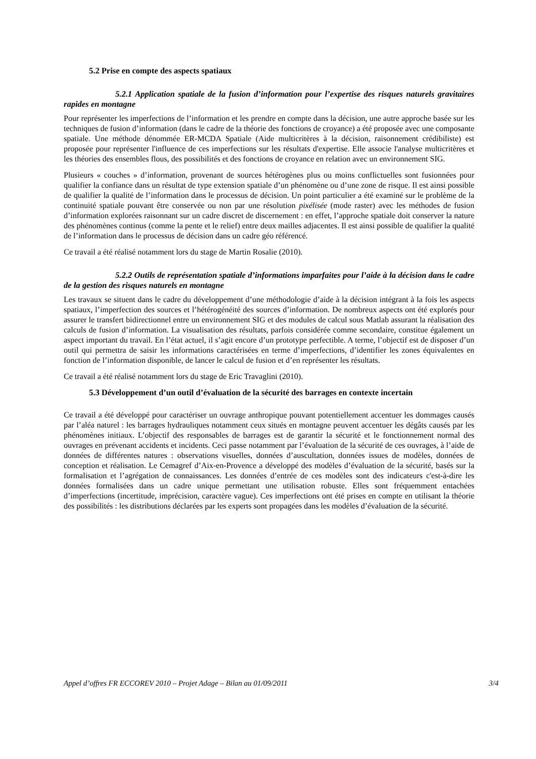5.2 Prise en compte des aspects spatiaux
5.2.1 Application spatiale de la fusion d’information pour l’expertise des risques naturels gravitaires rapides en montagne
Pour représenter les imperfections de l’information et les prendre en compte dans la décision, une autre approche basée sur les techniques de fusion d’information (dans le cadre de la théorie des fonctions de croyance) a été proposée avec une composante spatiale. Une méthode dénommée ER-MCDA Spatiale (Aide multicritères à la décision, raisonnement crédibiliste) est proposée pour représenter l'influence de ces imperfections sur les résultats d'expertise. Elle associe l'analyse multicritères et les théories des ensembles flous, des possibilités et des fonctions de croyance en relation avec un environnement SIG.
Plusieurs « couches » d’information, provenant de sources hétérogènes plus ou moins conflictuelles sont fusionnées pour qualifier la confiance dans un résultat de type extension spatiale d’un phénomène ou d’une zone de risque. Il est ainsi possible de qualifier la qualité de l’information dans le processus de décision. Un point particulier a été examiné sur le problème de la continuité spatiale pouvant être conservée ou non par une résolution pixélisée (mode raster) avec les méthodes de fusion d’information explorées raisonnant sur un cadre discret de discernement : en effet, l’approche spatiale doit conserver la nature des phénomènes continus (comme la pente et le relief) entre deux mailles adjacentes. Il est ainsi possible de qualifier la qualité de l’information dans le processus de décision dans un cadre géo référencé.
Ce travail a été réalisé notamment lors du stage de Martin Rosalie (2010).
5.2.2 Outils de représentation spatiale d’informations imparfaites pour l’aide à la décision dans le cadre de la gestion des risques naturels en montagne
Les travaux se situent dans le cadre du développement d’une méthodologie d’aide à la décision intégrant à la fois les aspects spatiaux, l’imperfection des sources et l’hétérogénéité des sources d’information. De nombreux aspects ont été explorés pour assurer le transfert bidirectionnel entre un environnement SIG et des modules de calcul sous Matlab assurant la réalisation des calculs de fusion d’information. La visualisation des résultats, parfois considérée comme secondaire, constitue également un aspect important du travail. En l’état actuel, il s’agit encore d’un prototype perfectible. A terme, l’objectif est de disposer d’un outil qui permettra de saisir les informations caractérisées en terme d’imperfections, d’identifier les zones équivalentes en fonction de l’information disponible, de lancer le calcul de fusion et d’en représenter les résultats.
Ce travail a été réalisé notamment lors du stage de Eric Travaglini (2010).
5.3 Développement d’un outil d’évaluation de la sécurité des barrages en contexte incertain
Ce travail a été développé pour caractériser un ouvrage anthropique pouvant potentiellement accentuer les dommages causés par l’aléa naturel : les barrages hydrauliques notamment ceux situés en montagne peuvent accentuer les dégâts causés par les phénomènes initiaux. L’objectif des responsables de barrages est de garantir la sécurité et le fonctionnement normal des ouvrages en prévenant accidents et incidents. Ceci passe notamment par l’évaluation de la sécurité de ces ouvrages, à l’aide de données de différentes natures : observations visuelles, données d’auscultation, données issues de modèles, données de conception et réalisation. Le Cemagref d’Aix-en-Provence a développé des modèles d’évaluation de la sécurité, basés sur la formalisation et l’agrégation de connaissances. Les données d’entrée de ces modèles sont des indicateurs c'est-à-dire les données formalisées dans un cadre unique permettant une utilisation robuste. Elles sont fréquemment entachées d’imperfections (incertitude, imprécision, caractère vague). Ces imperfections ont été prises en compte en utilisant la théorie des possibilités : les distributions déclarées par les experts sont propagées dans les modèles d’évaluation de la sécurité.
Appel d’offres FR ECCOREV 2010 – Projet Adage – Bilan au 01/09/2011 3/4